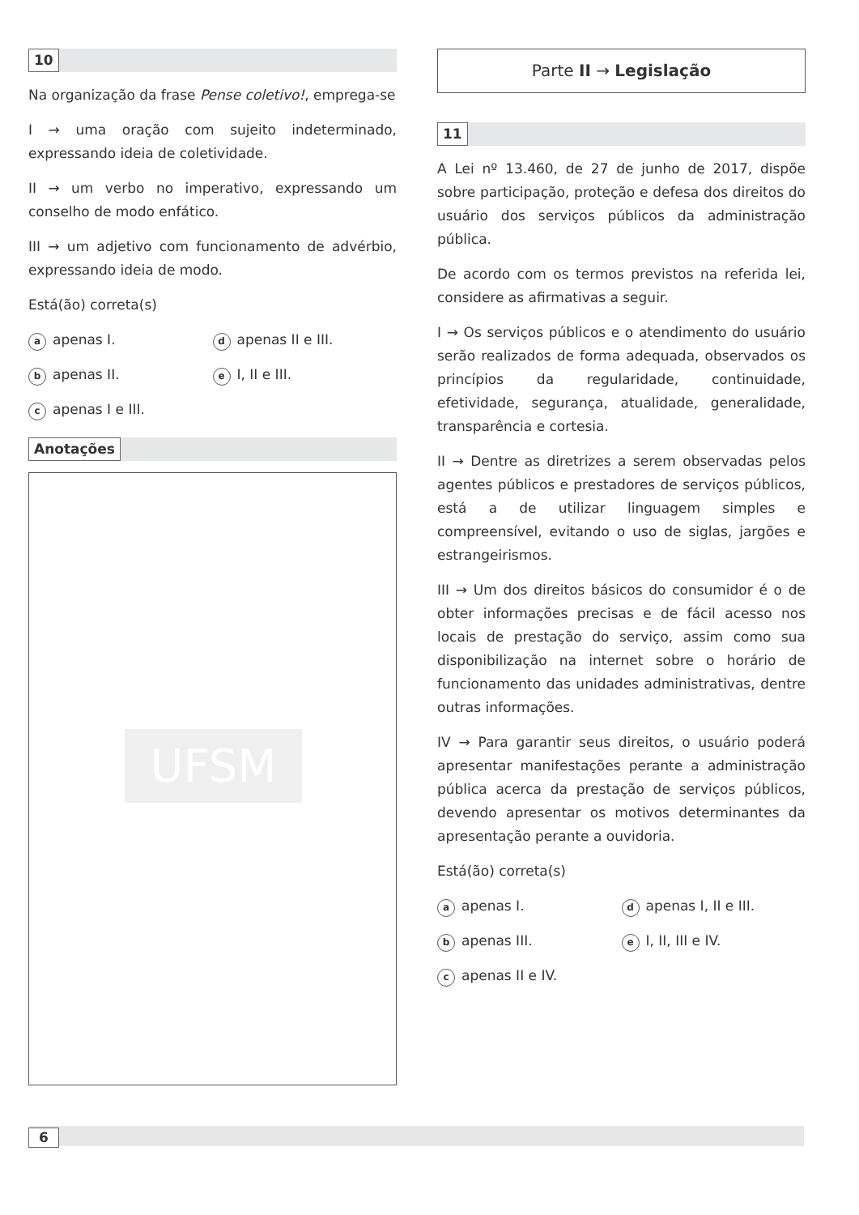10
Na organização da frase Pense coletivo!, emprega-se
I → uma oração com sujeito indeterminado, expressando ideia de coletividade.
II → um verbo no imperativo, expressando um conselho de modo enfático.
III → um adjetivo com funcionamento de advérbio, expressando ideia de modo.
Está(ão) correta(s)
aapenas I.
dapenas II e III.
bapenas II.
e I, II e III.
capenas I e III.
Anotações
UFSM
Parte II → Legislação
11
A Lei nº 13.460, de 27 de junho de 2017, dispõe sobre participação, proteção e defesa dos direitos do usuário dos serviços públicos da administração pública.
De acordo com os termos previstos na referida lei, considere as afirmativas a seguir.
I → Os serviços públicos e o atendimento do usuário serão realizados de forma adequada, observados os princípios da regularidade, continuidade, efetividade, segurança, atualidade, generalidade, transparência e cortesia.
II → Dentre as diretrizes a serem observadas pelos agentes públicos e prestadores de serviços públicos, está a de utilizar linguagem simples e compreensível, evitando o uso de siglas, jargões e estrangeirismos.
III → Um dos direitos básicos do consumidor é o de obter informações precisas e de fácil acesso nos locais de prestação do serviço, assim como sua disponibilização na internet sobre o horário de funcionamento das unidades administrativas, dentre outras informações.
IV → Para garantir seus direitos, o usuário poderá apresentar manifestações perante a administração pública acerca da prestação de serviços públicos, devendo apresentar os motivos determinantes da apresentação perante a ouvidoria.
Está(ão) correta(s)
aapenas I.
dapenas I, II e III.
bapenas III.
e I, II, III e IV.
capenas II e IV.
6